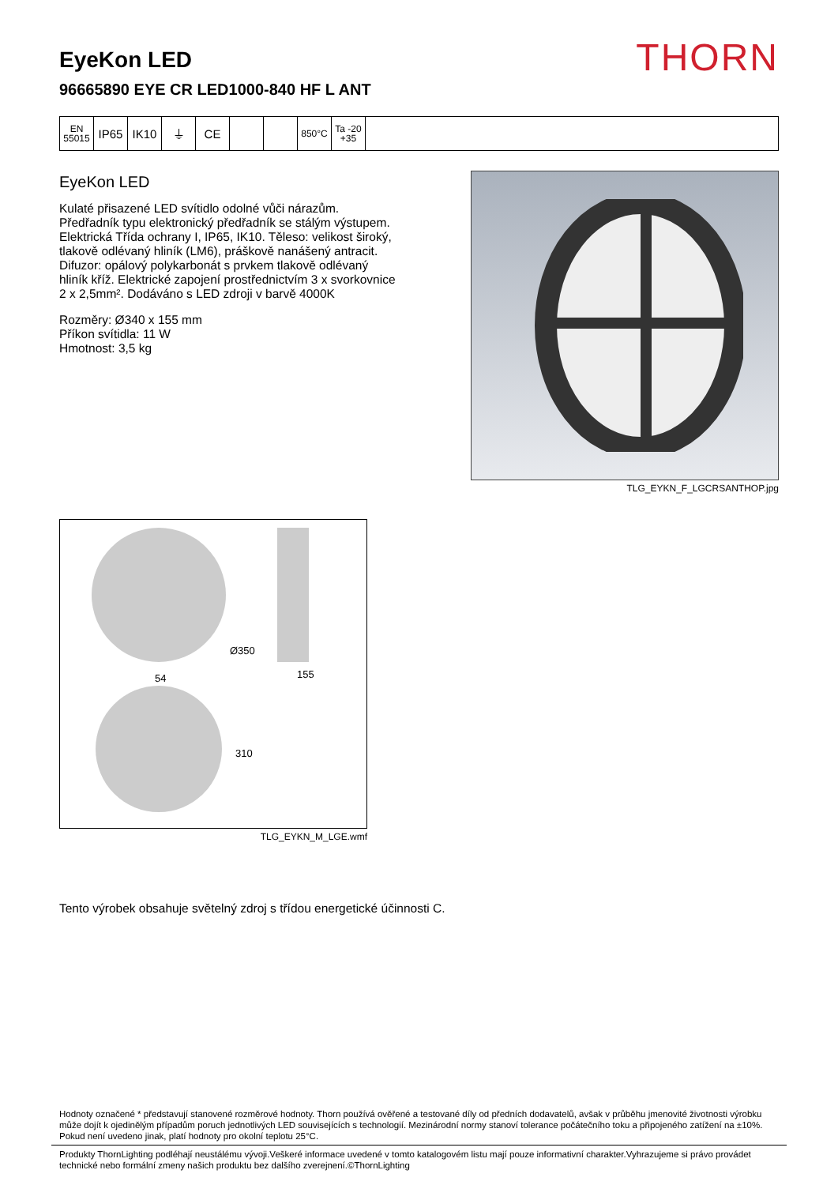EyeKon LED
96665890 EYE CR LED1000-840 HF L ANT
THORN
EN 55015
IP65 IK10 ⏚ CE
850°C Ta -20 +35
EyeKon LED
Kulaté přisazené LED svítidlo odolné vůči nárazům. Předřadník typu elektronický předřadník se stálým výstupem. Elektrická Třída ochrany I, IP65, IK10. Těleso: velikost široký, tlakově odlévaný hliník (LM6), práškově nanášený antracit. Difuzor: opálový polykarbonát s prvkem tlakově odlévaný hliník kříž. Elektrické zapojení prostřednictvím 3 x svorkovnice 2 x 2,5mm². Dodáváno s LED zdroji v barvě 4000K
Rozměry: Ø340 x 155 mm
Příkon svítidla: 11 W
Hmotnost: 3,5 kg
TLG_EYKN_F_LGCRSANTHOP.jpg
Ø350
155
54
310
TLG_EYKN_M_LGE.wmf
Tento výrobek obsahuje světelný zdroj s třídou energetické účinnosti C.
Hodnoty označené * představují stanovené rozměrové hodnoty. Thorn používá ověřené a testované díly od předních dodavatelů, avšak v průběhu jmenovité životnosti výrobku může dojít k ojedinělým případům poruch jednotlivých LED souvisejících s technologií. Mezinárodní normy stanoví tolerance počátečního toku a připojeného zatížení na ±10%. Pokud není uvedeno jinak, platí hodnoty pro okolní teplotu 25°C.
Produkty ThornLighting podléhají neustálému vývoji.Veškeré informace uvedené v tomto katalogovém listu mají pouze informativní charakter.Vyhrazujeme si právo provádet technické nebo formální zmeny našich produktu bez dalšího zverejnení.©ThornLighting